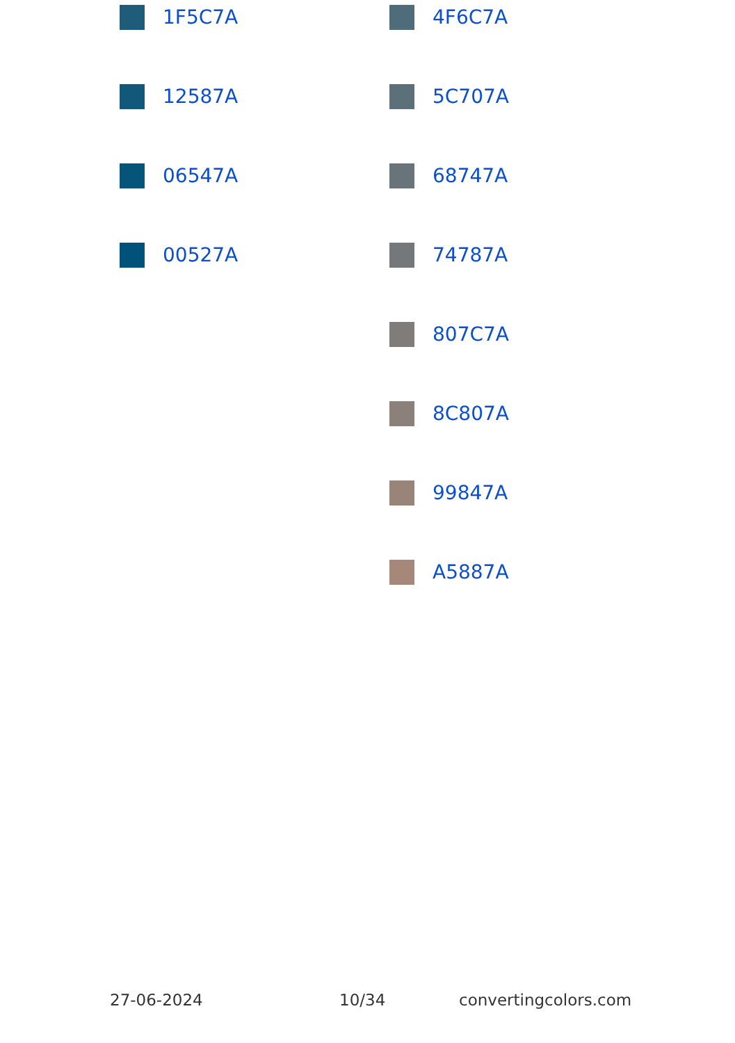1F5C7A
12587A
06547A
00527A
4F6C7A
5C707A
68747A
74787A
807C7A
8C807A
99847A
A5887A
27-06-2024 10/34 convertingcolors.com